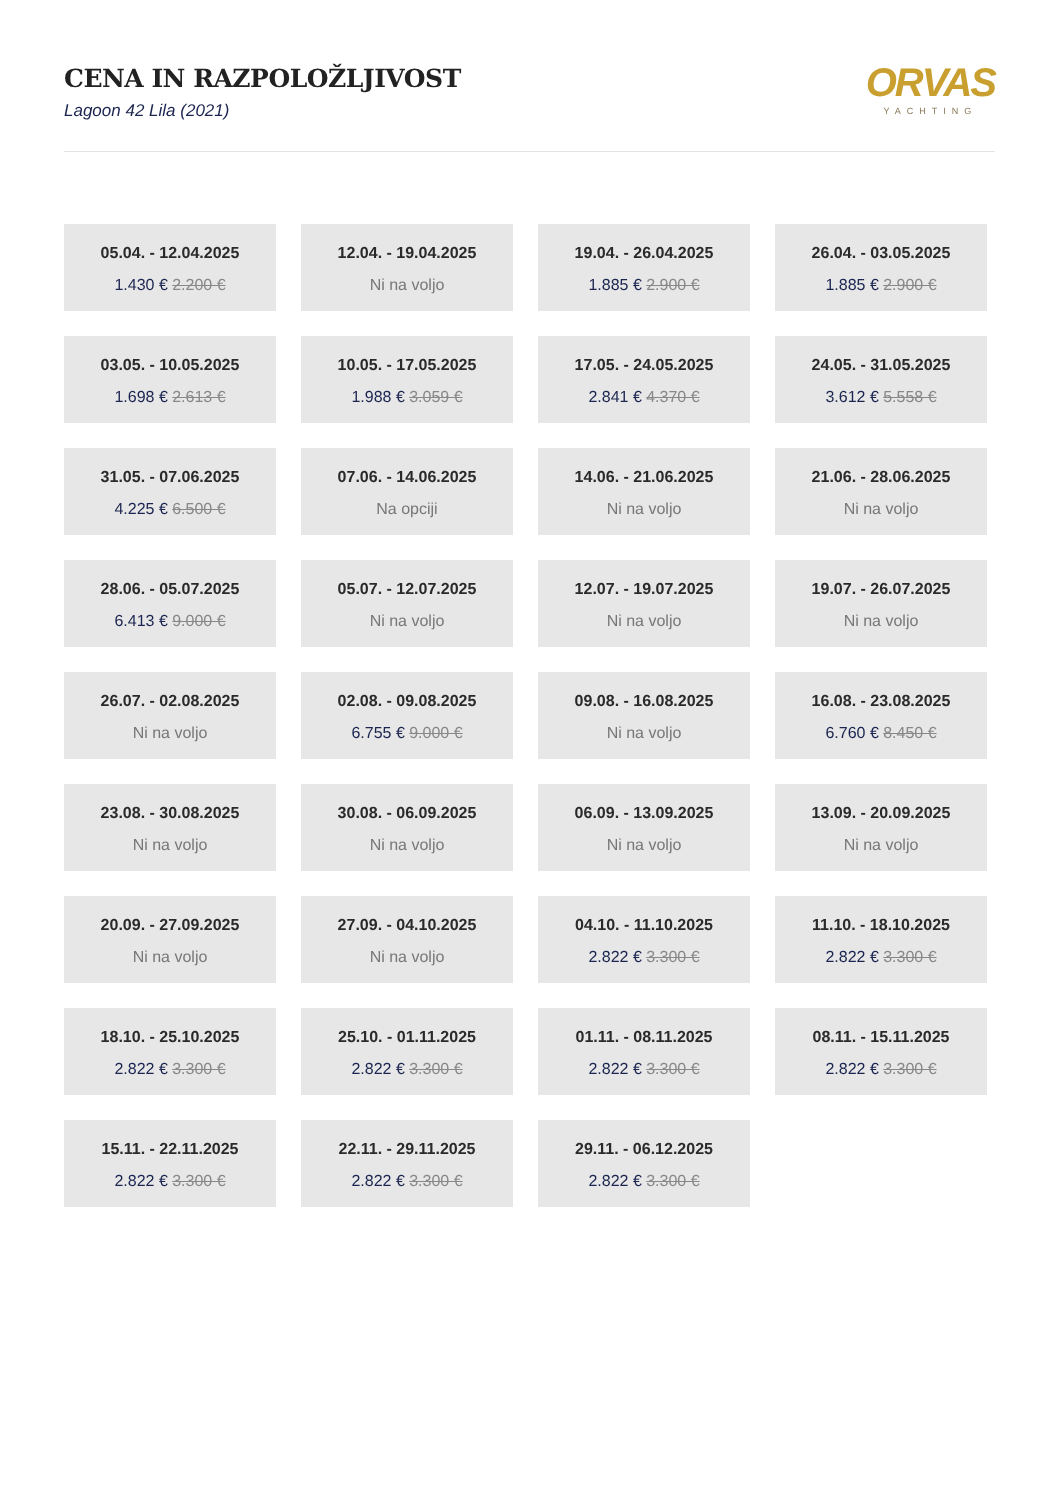CENA IN RAZPOLOŽLJIVOST
Lagoon 42 Lila (2021)
ORVAS
YACHTING
05.04. - 12.04.2025
1.430 € 2.200 €
12.04. - 19.04.2025
Ni na voljo
19.04. - 26.04.2025
1.885 € 2.900 €
26.04. - 03.05.2025
1.885 € 2.900 €
03.05. - 10.05.2025
1.698 € 2.613 €
10.05. - 17.05.2025
1.988 € 3.059 €
17.05. - 24.05.2025
2.841 € 4.370 €
24.05. - 31.05.2025
3.612 € 5.558 €
31.05. - 07.06.2025
4.225 € 6.500 €
07.06. - 14.06.2025
Na opciji
14.06. - 21.06.2025
Ni na voljo
21.06. - 28.06.2025
Ni na voljo
28.06. - 05.07.2025
6.413 € 9.000 €
05.07. - 12.07.2025
Ni na voljo
12.07. - 19.07.2025
Ni na voljo
19.07. - 26.07.2025
Ni na voljo
26.07. - 02.08.2025
Ni na voljo
02.08. - 09.08.2025
6.755 € 9.000 €
09.08. - 16.08.2025
Ni na voljo
16.08. - 23.08.2025
6.760 € 8.450 €
23.08. - 30.08.2025
Ni na voljo
30.08. - 06.09.2025
Ni na voljo
06.09. - 13.09.2025
Ni na voljo
13.09. - 20.09.2025
Ni na voljo
20.09. - 27.09.2025
Ni na voljo
27.09. - 04.10.2025
Ni na voljo
04.10. - 11.10.2025
2.822 € 3.300 €
11.10. - 18.10.2025
2.822 € 3.300 €
18.10. - 25.10.2025
2.822 € 3.300 €
25.10. - 01.11.2025
2.822 € 3.300 €
01.11. - 08.11.2025
2.822 € 3.300 €
08.11. - 15.11.2025
2.822 € 3.300 €
15.11. - 22.11.2025
2.822 € 3.300 €
22.11. - 29.11.2025
2.822 € 3.300 €
29.11. - 06.12.2025
2.822 € 3.300 €